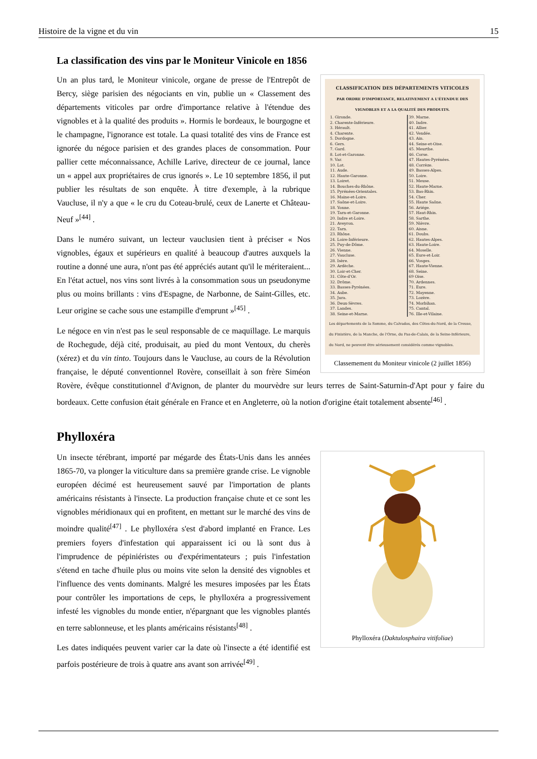Histoire de la vigne et du vin 15
La classification des vins par le Moniteur Vinicole en 1856
CLASSIFICATION DES DÉPARTEMENTS VITICOLES
PAR ORDRE D'IMPORTANCE, RELATIVEMENT A L'ÉTENDUE DES VIGNOBLES ET A LA QUALITÉ DES PRODUITS.
| 1. Gironde. 2. Charente-Inférieure. 3. Hérault. 4. Charente. 5. Dordogne. 6. Gers. 7. Gard. 8. Lot-et-Garonne. 9. Var. 10. Lot. 11. Aude. 12. Haute-Garonne. 13. Loiret. 14. Bouches-du-Rhône. 15. Pyrénées-Orientales. 16. Maine-et-Loire. 17. Saône-et-Loire. 18. Yonne. 19. Tarn-et-Garonne. 20. Indre et-Loire. 21. Aveyron. 22. Tarn. 23. Rhône. 24. Loire-Inférieure. 25. Puy-de-Dôme. 26. Vienne. 27. Vaucluse. 28. Isère. 29. Ardèche. 30. Loir-et-Cher. 31. Côte-d'Or. 32. Drôme. 33. Basses-Pyrénées. 34. Aube. 35. Jura. 36. Deux-Sèvres. 37. Landes. 38. Seine-et-Marne. | 39. Marne. 40. Indre. 41. Allier. 42. Vendée. 43. Ain. 44. Seine-et-Oise. 45. Meurthe. 46. Corse. 47. Hautes-Pyrénées. 48. Corrèze. 49. Basses-Alpes. 50. Loire. 51. Meuse. 52. Haute-Marne. 53. Bas-Rhin. 54. Cher. 55. Haute Saône. 56. Ariége. 57. Haut-Rhin. 58. Sarthe. 59. Nièvre. 60. Aisne. 61. Doubs. 62. Hautes-Alpes. 63. Haute-Loire. 64. Moselle. 65. Eure-et-Loir. 66. Vosges. 67. Haute-Vienne. 68. Seine. 69 Oise. 70. Ardennes. 71. Eure. 72. Mayenne. 73. Lozère. 74. Morbihan. 75. Cantal. 76. Ille-et-Vilaine. |
Les départements de la Somme, du Calvados, des Côtes-du-Nord, de la Creuse, du Finistère, de la Manche, de l'Orne, du Pas-de-Calais, de la Seine-Inférieure, du Nord, ne peuvent être sérieusement considérés comme vignobles.
Classemement du Moniteur vinicole (2 juillet 1856)
Un an plus tard, le Moniteur vinicole, organe de presse de l'Entrepôt de Bercy, siège parisien des négociants en vin, publie un « Classement des départements viticoles par ordre d'importance relative à l'étendue des vignobles et à la qualité des produits ». Hormis le bordeaux, le bourgogne et le champagne, l'ignorance est totale. La quasi totalité des vins de France est ignorée du négoce parisien et des grandes places de consommation. Pour pallier cette méconnaissance, Achille Larive, directeur de ce journal, lance un « appel aux propriétaires de crus ignorés ». Le 10 septembre 1856, il put publier les résultats de son enquête. À titre d'exemple, à la rubrique Vaucluse, il n'y a que « le cru du Coteau-brulé, ceux de Lanerte et Château-Neuf »<sup>[44]</sup> .
Dans le numéro suivant, un lecteur vauclusien tient à préciser « Nos vignobles, égaux et supérieurs en qualité à beaucoup d'autres auxquels la routine a donné une aura, n'ont pas été appréciés autant qu'il le mériteraient... En l'état actuel, nos vins sont livrés à la consommation sous un pseudonyme plus ou moins brillants : vins d'Espagne, de Narbonne, de Saint-Gilles, etc. Leur origine se cache sous une estampille d'emprunt »<sup>[45]</sup> .
Le négoce en vin n'est pas le seul responsable de ce maquillage. Le marquis de Rochegude, déjà cité, produisait, au pied du mont Ventoux, du cherès (xérez) et du vin tinto. Toujours dans le Vaucluse, au cours de la Révolution française, le député conventionnel Rovère, conseillait à son frère Siméon Rovère, évêque constitutionnel d'Avignon, de planter du mourvèdre sur leurs terres de Saint-Saturnin-d'Apt pour y faire du bordeaux. Cette confusion était générale en France et en Angleterre, où la notion d'origine était totalement absente<sup>[46]</sup> .
Phylloxéra
Phylloxéra (Daktulosphaira vitifoliae)
Un insecte térébrant, importé par mégarde des États-Unis dans les années 1865-70, va plonger la viticulture dans sa première grande crise. Le vignoble européen décimé est heureusement sauvé par l'importation de plants américains résistants à l'insecte. La production française chute et ce sont les vignobles méridionaux qui en profitent, en mettant sur le marché des vins de moindre qualité<sup>[47]</sup> . Le phylloxéra s'est d'abord implanté en France. Les premiers foyers d'infestation qui apparaissent ici ou là sont dus à l'imprudence de pépiniéristes ou d'expérimentateurs ; puis l'infestation s'étend en tache d'huile plus ou moins vite selon la densité des vignobles et l'influence des vents dominants. Malgré les mesures imposées par les États pour contrôler les importations de ceps, le phylloxéra a progressivement infesté les vignobles du monde entier, n'épargnant que les vignobles plantés en terre sablonneuse, et les plants américains résistants<sup>[48]</sup> .
Les dates indiquées peuvent varier car la date où l'insecte a été identifié est parfois postérieure de trois à quatre ans avant son arrivée<sup>[49]</sup> .